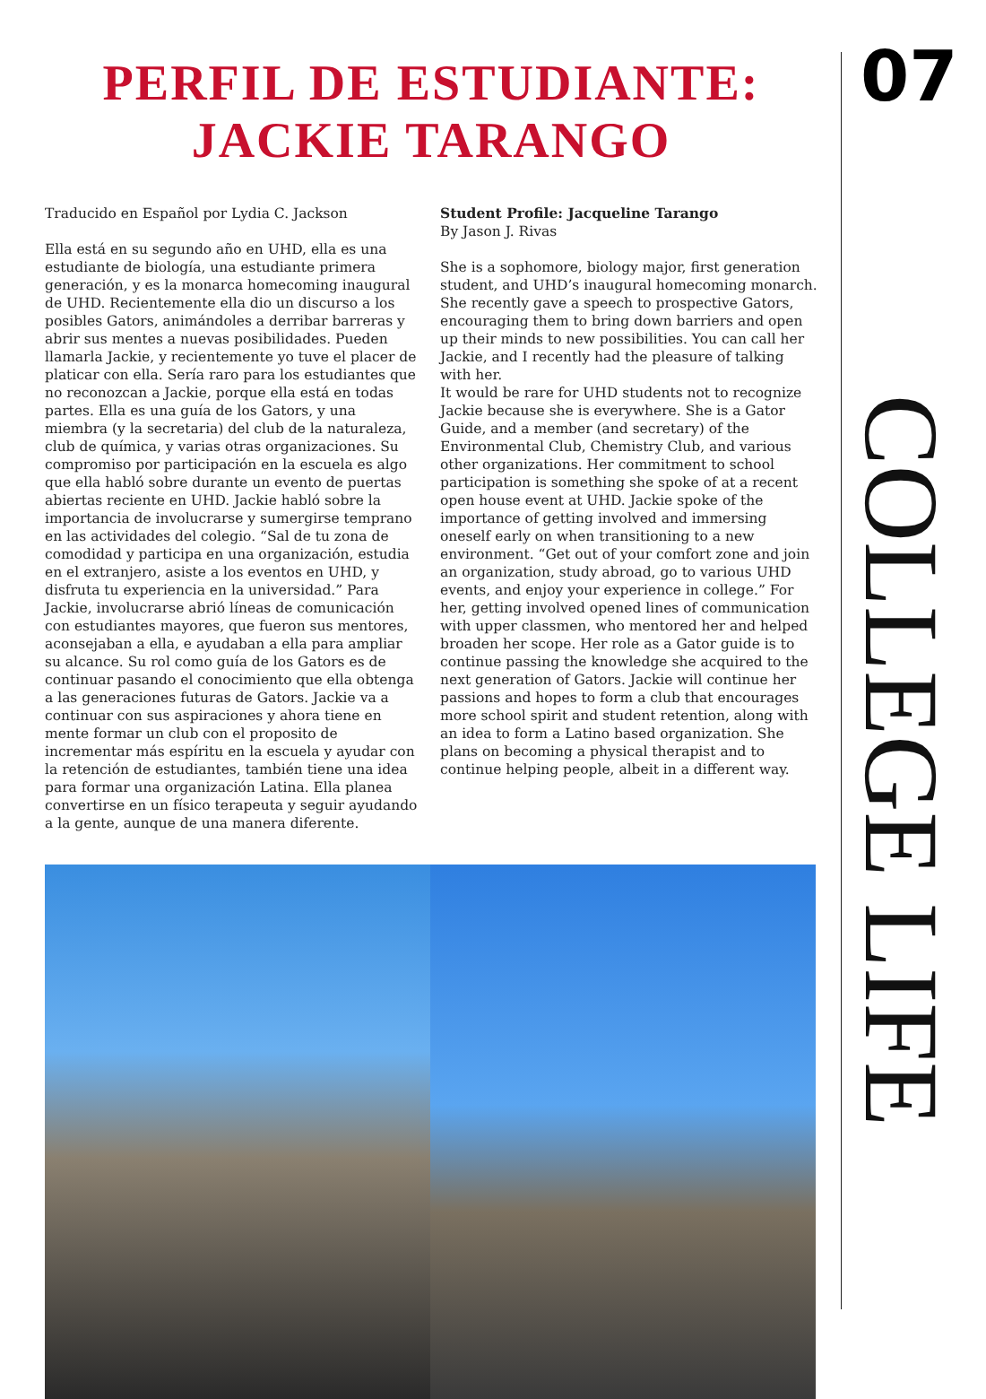PERFIL DE ESTUDIANTE:
JACKIE TARANGO
Traducido en Español por Lydia C. Jackson
Ella está en su segundo año en UHD, ella es una estudiante de biología, una estudiante primera generación, y es la monarca homecoming inaugural de UHD. Recientemente ella dio un discurso a los posibles Gators, animándoles a derribar barreras y abrir sus mentes a nuevas posibilidades. Pueden llamarla Jackie, y recientemente yo tuve el placer de platicar con ella. Sería raro para los estudiantes que no reconozcan a Jackie, porque ella está en todas partes. Ella es una guía de los Gators, y una miembra (y la secretaria) del club de la naturaleza, club de química, y varias otras organizaciones. Su compromiso por participación en la escuela es algo que ella habló sobre durante un evento de puertas abiertas reciente en UHD. Jackie habló sobre la importancia de involucrarse y sumergirse temprano en las actividades del colegio. “Sal de tu zona de comodidad y participa en una organización, estudia en el extranjero, asiste a los eventos en UHD, y disfruta tu experiencia en la universidad.” Para Jackie, involucrarse abrió líneas de comunicación con estudiantes mayores, que fueron sus mentores, aconsejaban a ella, e ayudaban a ella para ampliar su alcance. Su rol como guía de los Gators es de continuar pasando el conocimiento que ella obtenga a las generaciones futuras de Gators. Jackie va a continuar con sus aspiraciones y ahora tiene en mente formar un club con el proposito de incrementar más espíritu en la escuela y ayudar con la retención de estudiantes, también tiene una idea para formar una organización Latina. Ella planea convertirse en un físico terapeuta y seguir ayudando a la gente, aunque de una manera diferente.
Student Profile: Jacqueline Tarango
By Jason J. Rivas
She is a sophomore, biology major, first generation student, and UHD’s inaugural homecoming monarch. She recently gave a speech to prospective Gators, encouraging them to bring down barriers and open up their minds to new possibilities. You can call her Jackie, and I recently had the pleasure of talking with her.
It would be rare for UHD students not to recognize Jackie because she is everywhere. She is a Gator Guide, and a member (and secretary) of the Environmental Club, Chemistry Club, and various other organizations. Her commitment to school participation is something she spoke of at a recent open house event at UHD. Jackie spoke of the importance of getting involved and immersing oneself early on when transitioning to a new environment. “Get out of your comfort zone and join an organization, study abroad, go to various UHD events, and enjoy your experience in college.” For her, getting involved opened lines of communication with upper classmen, who mentored her and helped broaden her scope. Her role as a Gator guide is to continue passing the knowledge she acquired to the next generation of Gators. Jackie will continue her passions and hopes to form a club that encourages more school spirit and student retention, along with an idea to form a Latino based organization. She plans on becoming a physical therapist and to continue helping people, albeit in a different way.
07
COLLEGE LIFE